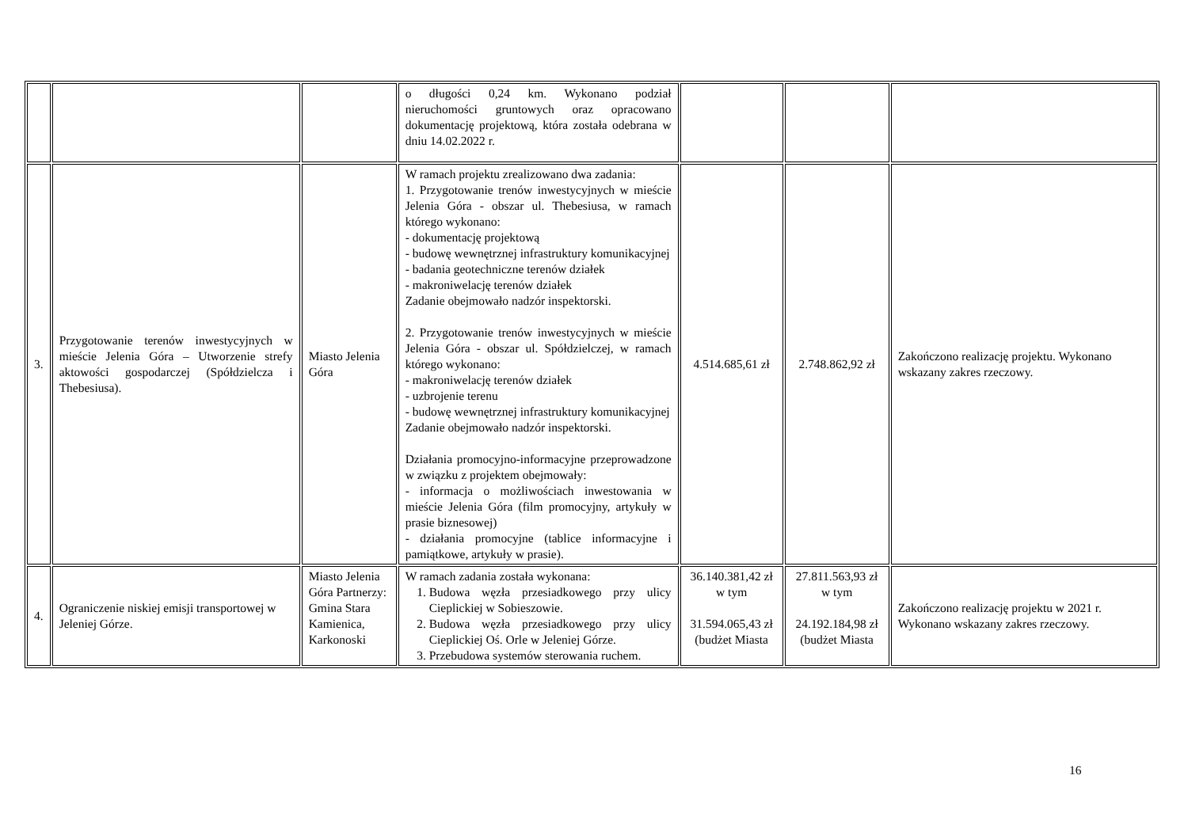| | | | o długości 0,24 km. Wykonano podział nieruchomości gruntowych oraz opracowano dokumentację projektową, która została odebrana w dniu 14.02.2022 r. | | | |
| 3. | Przygotowanie terenów inwestycyjnych w mieście Jelenia Góra – Utworzenie strefy aktowości gospodarczej (Spółdzielcza i Thebesiusa). | Miasto Jelenia Góra | W ramach projektu zrealizowano dwa zadania: 1. Przygotowanie trenów inwestycyjnych w mieście Jelenia Góra - obszar ul. Thebesiusa, w ramach którego wykonano: - dokumentację projektową - budowę wewnętrznej infrastruktury komunikacyjnej - badania geotechniczne terenów działek - makroniwelację terenów działek Zadanie obejmowało nadzór inspektorski. 2. Przygotowanie trenów inwestycyjnych w mieście Jelenia Góra - obszar ul. Spółdzielczej, w ramach którego wykonano: - makroniwelację terenów działek - uzbrojenie terenu - budowę wewnętrznej infrastruktury komunikacyjnej Zadanie obejmowało nadzór inspektorski. Działania promocyjno-informacyjne przeprowadzone w związku z projektem obejmowały: - informacja o możliwościach inwestowania w mieście Jelenia Góra (film promocyjny, artykuły w prasie biznesowej) - działania promocyjne (tablice informacyjne i pamiątkowe, artykuły w prasie). | 4.514.685,61 zł | 2.748.862,92 zł | Zakończono realizację projektu. Wykonano wskazany zakres rzeczowy. |
| 4. | Ograniczenie niskiej emisji transportowej w Jeleniej Górze. | Miasto Jelenia Góra Partnerzy: Gmina Stara Kamienica, Karkonoski | W ramach zadania została wykonana: 1. Budowa węzła przesiadkowego przy ulicy Cieplickiej w Sobieszowie. 2. Budowa węzła przesiadkowego przy ulicy Cieplickiej Oś. Orle w Jeleniej Górze. 3. Przebudowa systemów sterowania ruchem. | 36.140.381,42 zł w tym 31.594.065,43 zł (budżet Miasta | 27.811.563,93 zł w tym 24.192.184,98 zł (budżet Miasta | Zakończono realizację projektu w 2021 r. Wykonano wskazany zakres rzeczowy. |
16